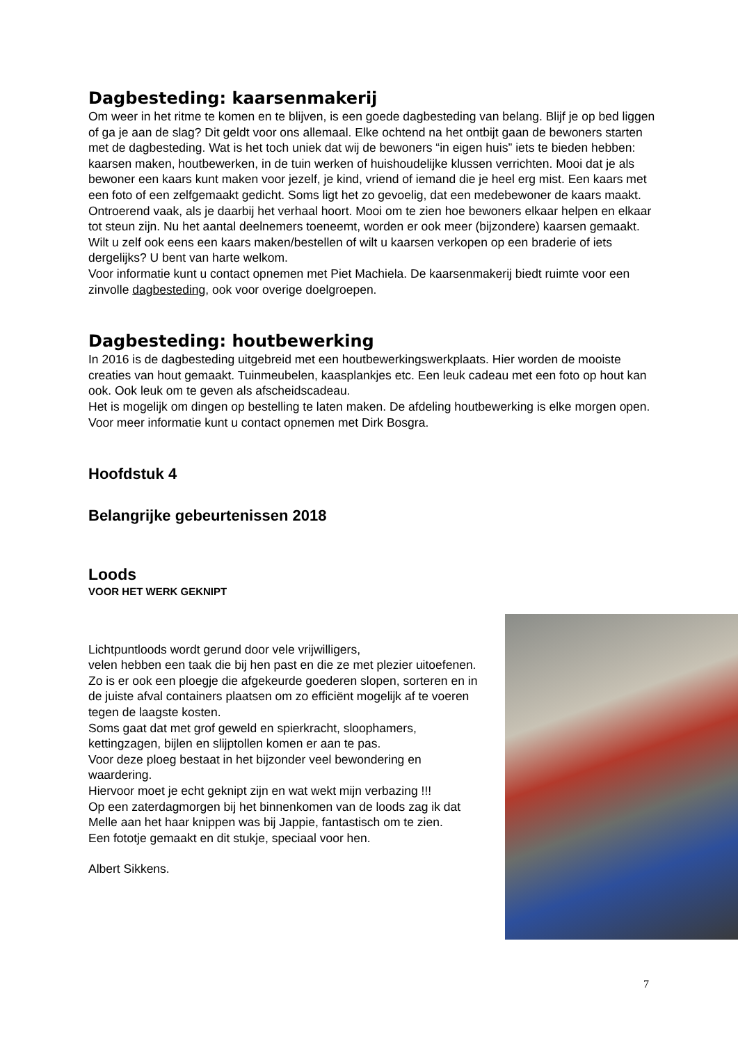Dagbesteding: kaarsenmakerij
Om weer in het ritme te komen en te blijven, is een goede dagbesteding van belang. Blijf je op bed liggen of ga je aan de slag? Dit geldt voor ons allemaal. Elke ochtend na het ontbijt gaan de bewoners starten met de dagbesteding. Wat is het toch uniek dat wij de bewoners “in eigen huis” iets te bieden hebben: kaarsen maken, houtbewerken, in de tuin werken of huishoudelijke klussen verrichten. Mooi dat je als bewoner een kaars kunt maken voor jezelf, je kind, vriend of iemand die je heel erg mist. Een kaars met een foto of een zelfgemaakt gedicht. Soms ligt het zo gevoelig, dat een medebewoner de kaars maakt. Ontroerend vaak, als je daarbij het verhaal hoort. Mooi om te zien hoe bewoners elkaar helpen en elkaar tot steun zijn. Nu het aantal deelnemers toeneemt, worden er ook meer (bijzondere) kaarsen gemaakt.
Wilt u zelf ook eens een kaars maken/bestellen of wilt u kaarsen verkopen op een braderie of iets dergelijks? U bent van harte welkom.
Voor informatie kunt u contact opnemen met Piet Machiela. De kaarsenmakerij biedt ruimte voor een zinvolle dagbesteding, ook voor overige doelgroepen.
Dagbesteding: houtbewerking
In 2016 is de dagbesteding uitgebreid met een houtbewerkingswerkplaats. Hier worden de mooiste creaties van hout gemaakt. Tuinmeubelen, kaasplankjes etc. Een leuk cadeau met een foto op hout kan ook. Ook leuk om te geven als afscheidscadeau.
Het is mogelijk om dingen op bestelling te laten maken. De afdeling houtbewerking is elke morgen open. Voor meer informatie kunt u contact opnemen met Dirk Bosgra.
Hoofdstuk 4
Belangrijke gebeurtenissen 2018
Loods
VOOR HET WERK GEKNIPT
Lichtpuntloods wordt gerund door vele vrijwilligers,
velen hebben een taak die bij hen past en die ze met plezier uitoefenen. Zo is er ook een ploegje die afgekeurde goederen slopen, sorteren en in de juiste afval containers plaatsen om zo efficiënt mogelijk af te voeren tegen de laagste kosten.
Soms gaat dat met grof geweld en spierkracht, sloophamers, kettingzagen, bijlen en slijptollen komen er aan te pas.
Voor deze ploeg bestaat in het bijzonder veel bewondering en waardering.
Hiervoor moet je echt geknipt zijn en wat wekt mijn verbazing !!!
Op een zaterdagmorgen bij het binnenkomen van de loods zag ik dat Melle aan het haar knippen was bij Jappie, fantastisch om te zien.
Een fototje gemaakt en dit stukje, speciaal voor hen.
Albert Sikkens.
7